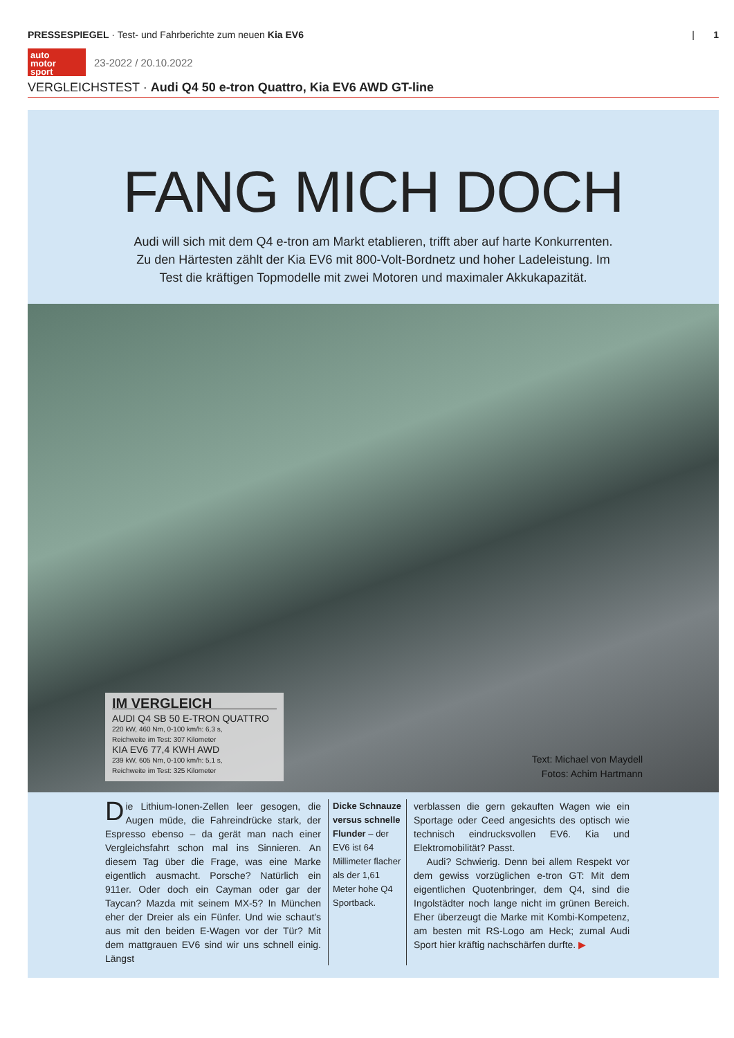PRESSESPIEGEL · Test- und Fahrberichte zum neuen Kia EV6
| 1
auto
motor
sport
23-2022 / 20.10.2022
VERGLEICHSTEST · Audi Q4 50 e-tron Quattro, Kia EV6 AWD GT-line
FANG MICH DOCH
Audi will sich mit dem Q4 e-tron am Markt etablieren, trifft aber auf harte Konkurrenten. Zu den Härtesten zählt der Kia EV6 mit 800-Volt-Bordnetz und hoher Ladeleistung. Im Test die kräftigen Topmodelle mit zwei Motoren und maximaler Akkukapazität.
IM VERGLEICH
AUDI Q4 SB 50 E-TRON QUATTRO
220 kW, 460 Nm, 0-100 km/h: 6,3 s,
Reichweite im Test: 307 Kilometer
KIA EV6 77,4 KWH AWD
239 kW, 605 Nm, 0-100 km/h: 5,1 s,
Reichweite im Test: 325 Kilometer
Text: Michael von Maydell
Fotos: Achim Hartmann
Die Lithium-Ionen-Zellen leer gesogen, die Augen müde, die Fahreindrücke stark, der Espresso ebenso – da gerät man nach einer Vergleichsfahrt schon mal ins Sinnieren. An diesem Tag über die Frage, was eine Marke eigentlich ausmacht. Porsche? Natürlich ein 911er. Oder doch ein Cayman oder gar der Taycan? Mazda mit seinem MX-5? In München eher der Dreier als ein Fünfer. Und wie schaut's aus mit den beiden E-Wagen vor der Tür? Mit dem mattgrauen EV6 sind wir uns schnell einig. Längst
Dicke Schnauze versus schnelle Flunder – der EV6 ist 64 Millimeter flacher als der 1,61 Meter hohe Q4 Sportback.
verblassen die gern gekauften Wagen wie ein Sportage oder Ceed angesichts des optisch wie technisch eindrucksvollen EV6. Kia und Elektromobilität? Passt.
Audi? Schwierig. Denn bei allem Respekt vor dem gewiss vorzüglichen e-tron GT: Mit dem eigentlichen Quotenbringer, dem Q4, sind die Ingolstädter noch lange nicht im grünen Bereich. Eher überzeugt die Marke mit Kombi-Kompetenz, am besten mit RS-Logo am Heck; zumal Audi Sport hier kräftig nachschärfen durfte. ▶